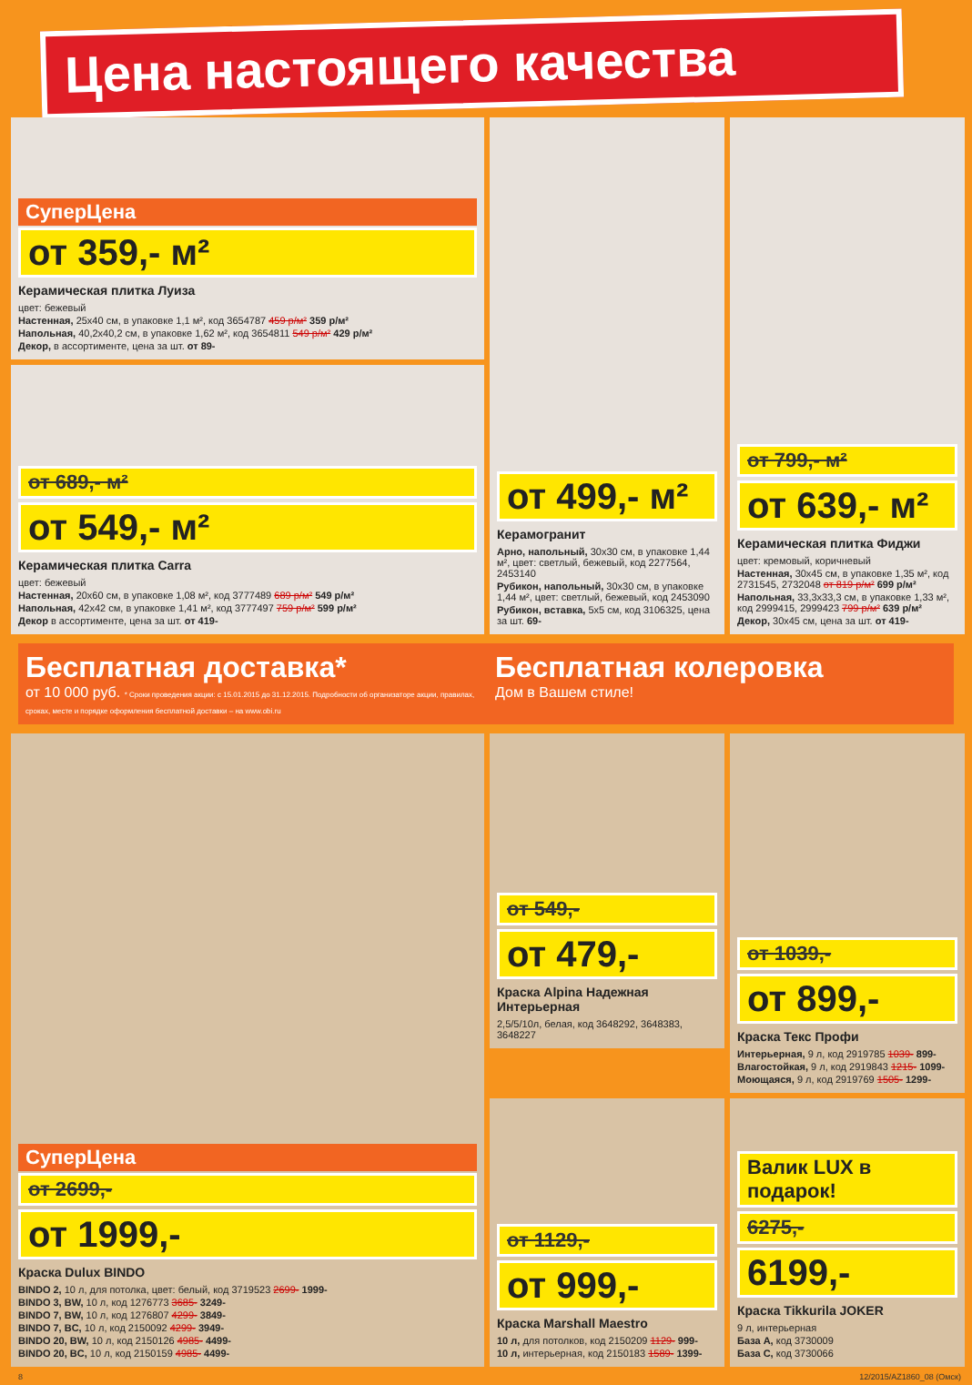Цена настоящего качества
СуперЦена
от 359,- м²
Керамическая плитка Луиза
цвет: бежевый
Настенная, 25x40 см, в упаковке 1,1 м², код 3654787 459 р/м² 359 р/м²
Напольная, 40,2x40,2 см, в упаковке 1,62 м², код 3654811 549 р/м² 429 р/м²
Декор, в ассортименте, цена за шт. от 89-
от 499,- м²
Керамогранит
Арно, напольный, 30x30 см, в упаковке 1,44 м², цвет: светлый, бежевый, код 2277564, 2453140
Рубикон, напольный, 30x30 см, в упаковке 1,44 м², цвет: светлый, бежевый, код 2453090
Рубикон, вставка, 5x5 см, код 3106325, цена за шт. 69-
от 799,- м²
от 639,- м²
Керамическая плитка Фиджи
цвет: кремовый, коричневый
Настенная, 30x45 см, в упаковке 1,35 м², код 2731545, 2732048 от 819 р/м² 699 р/м²
Напольная, 33,3x33,3 см, в упаковке 1,33 м², код 2999415, 2999423 799 р/м² 639 р/м²
Декор, 30x45 см, цена за шт. от 419-
от 689,- м²
от 549,- м²
Керамическая плитка Carra
цвет: бежевый
Настенная, 20x60 см, в упаковке 1,08 м², код 3777489 689 р/м² 549 р/м²
Напольная, 42x42 см, в упаковке 1,41 м², код 3777497 759 р/м² 599 р/м²
Декор в ассортименте, цена за шт. от 419-
Бесплатная доставка*
от 10 000 руб. * Сроки проведения акции: с 15.01.2015 до 31.12.2015. Подробности об организаторе акции, правилах, сроках, месте и порядке оформления бесплатной доставки – на www.obi.ru
Бесплатная колеровка
Дом в Вашем стиле!
СуперЦена
от 2699,-
от 1999,-
Краска Dulux BINDO
BINDO 2, 10 л, для потолка, цвет: белый, код 3719523 2699- 1999-
BINDO 3, BW, 10 л, код 1276773 3685- 3249-
BINDO 7, BW, 10 л, код 1276807 4299- 3849-
BINDO 7, BC, 10 л, код 2150092 4299- 3949-
BINDO 20, BW, 10 л, код 2150126 4985- 4499-
BINDO 20, BC, 10 л, код 2150159 4985- 4499-
от 549,-
от 479,-
Краска Alpina Надежная Интерьерная
2,5/5/10л, белая, код 3648292, 3648383, 3648227
от 1039,-
от 899,-
Краска Текс Профи
Интерьерная, 9 л, код 2919785 1039- 899-
Влагостойкая, 9 л, код 2919843 1215- 1099-
Моющаяся, 9 л, код 2919769 1505- 1299-
от 1129,-
от 999,-
Краска Marshall Maestro
10 л, для потолков, код 2150209 1129- 999-
10 л, интерьерная, код 2150183 1589- 1399-
Валик LUX в подарок!
6275,-
6199,-
Краска Tikkurila JOKER
9 л, интерьерная
База А, код 3730009
База С, код 3730066
8 12/2015/AZ1860_08 (Омск)